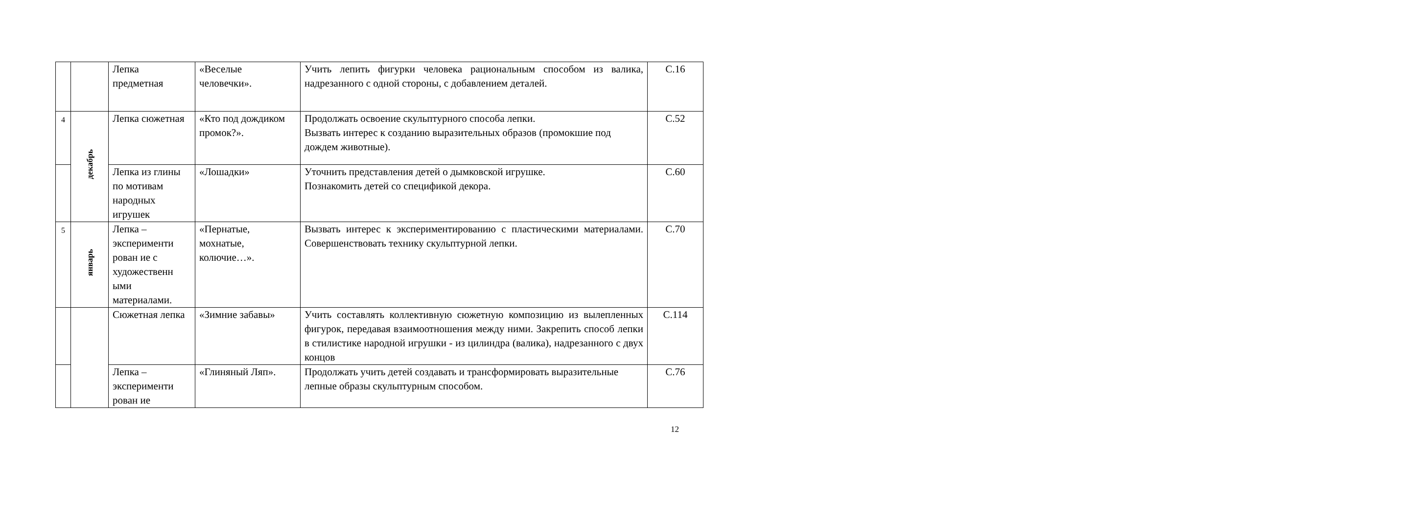| | | Лепка предметная | «Веселые человечки». | Учить лепить фигурки человека рациональным способом из валика, надрезанного с одной стороны, с добавлением деталей. | С.16 |
| 4 | декабрь | Лепка сюжетная | «Кто под дождиком промок?». | Продолжать освоение скульптурного способа лепки. Вызвать интерес к созданию выразительных образов (промокшие под дождем животные). | С.52 |
| | | Лепка из глины по мотивам народных игрушек | «Лошадки» | Уточнить представления детей о дымковской игрушке. Познакомить детей со спецификой декора. | С.60 |
| 5 | январь | Лепка – эксперименти рован ие с художественн ыми материалами. | «Пернатые, мохнатые, колючие…». | Вызвать интерес к экспериментированию с пластическими материалами. Совершенствовать технику скульптурной лепки. | С.70 |
| | | Сюжетная лепка | «Зимние забавы» | Учить составлять коллективную сюжетную композицию из вылепленных фигурок, передавая взаимоотношения между ними. Закрепить способ лепки в стилистике народной игрушки - из цилиндра (валика), надрезанного с двух концов | С.114 |
| | | Лепка – эксперименти рован ие | «Глиняный Ляп». | Продолжать учить детей создавать и трансформировать выразительные лепные образы скульптурным способом. | С.76 |
12